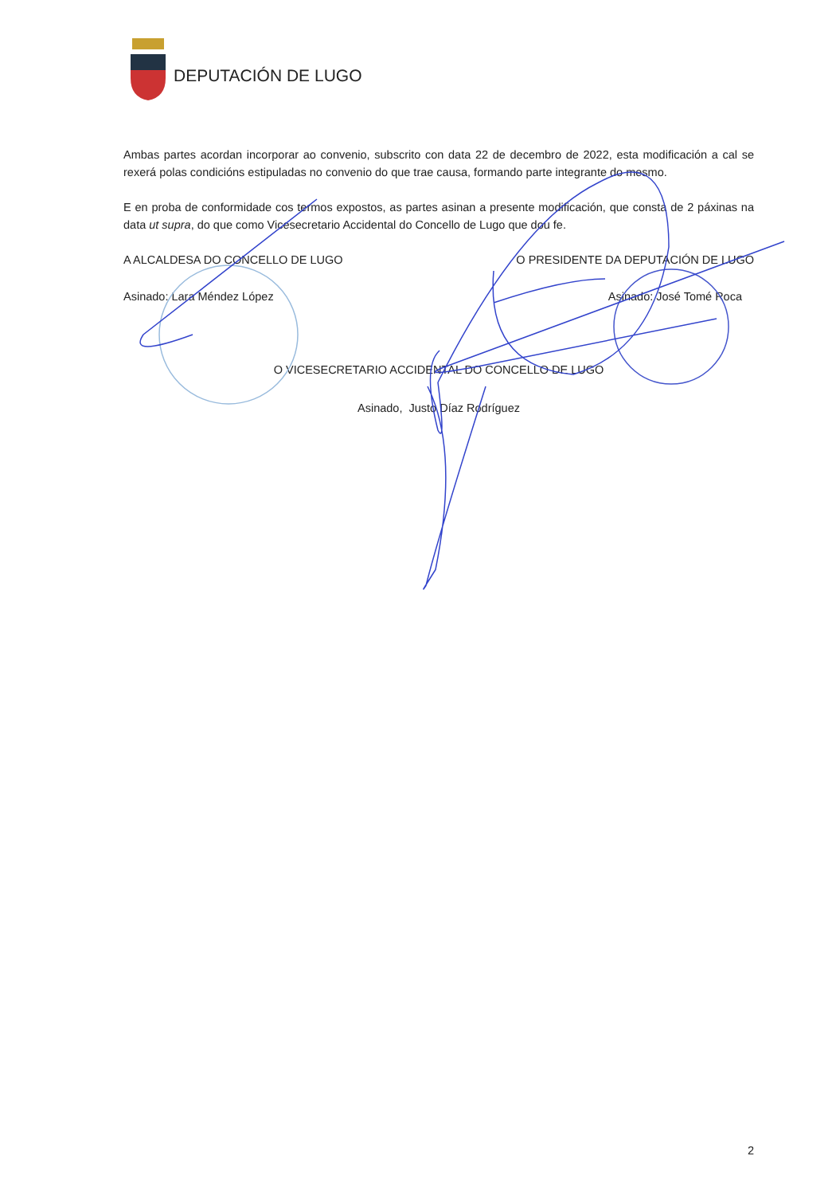DEPUTACIÓN DE LUGO
Ambas partes acordan incorporar ao convenio, subscrito con data 22 de decembro de 2022, esta modificación a cal se rexerá polas condicións estipuladas no convenio do que trae causa, formando parte integrante do mesmo.
E en proba de conformidade cos termos expostos, as partes asinan a presente modificación, que consta de 2 páxinas na data ut supra, do que como Vicesecretario Accidental do Concello de Lugo que dou fe.
A ALCALDESA DO CONCELLO DE LUGO O PRESIDENTE DA DEPUTACIÓN DE LUGO
Asinado: Lara Méndez López Asinado: José Tomé Roca
O VICESECRETARIO ACCIDENTAL DO CONCELLO DE LUGO
Asinado, Justo Díaz Rodríguez
2